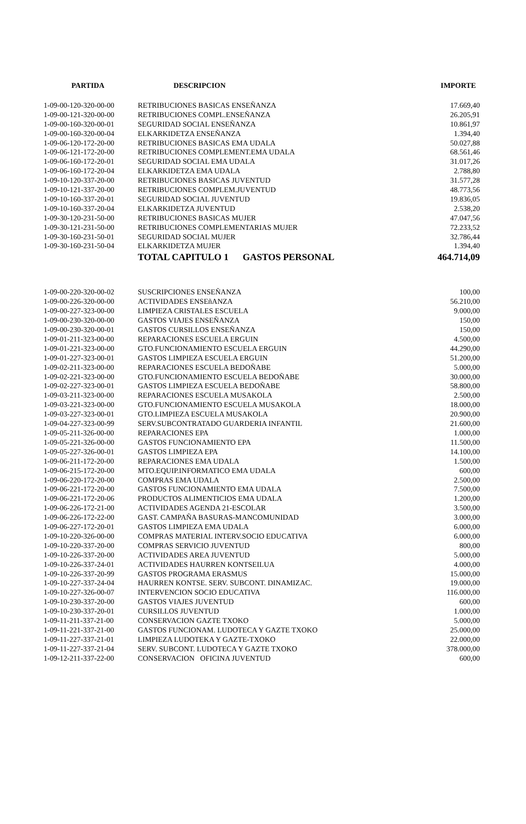| PARTIDA | DESCRIPCION | IMPORTE |
| --- | --- | --- |
| 1-09-00-120-320-00-00 | RETRIBUCIONES BASICAS ENSEÑANZA | 17.669,40 |
| 1-09-00-121-320-00-00 | RETRIBUCIONES COMPL.ENSEÑANZA | 26.205,91 |
| 1-09-00-160-320-00-01 | SEGURIDAD SOCIAL ENSEÑANZA | 10.861,97 |
| 1-09-00-160-320-00-04 | ELKARKIDETZA ENSEÑANZA | 1.394,40 |
| 1-09-06-120-172-20-00 | RETRIBUCIONES BASICAS EMA UDALA | 50.027,88 |
| 1-09-06-121-172-20-00 | RETRIBUCIONES COMPLEMENT.EMA UDALA | 68.561,46 |
| 1-09-06-160-172-20-01 | SEGURIDAD SOCIAL EMA UDALA | 31.017,26 |
| 1-09-06-160-172-20-04 | ELKARKIDETZA EMA UDALA | 2.788,80 |
| 1-09-10-120-337-20-00 | RETRIBUCIONES BASICAS JUVENTUD | 31.577,28 |
| 1-09-10-121-337-20-00 | RETRIBUCIONES COMPLEM.JUVENTUD | 48.773,56 |
| 1-09-10-160-337-20-01 | SEGURIDAD SOCIAL JUVENTUD | 19.836,05 |
| 1-09-10-160-337-20-04 | ELKARKIDETZA JUVENTUD | 2.538,20 |
| 1-09-30-120-231-50-00 | RETRIBUCIONES BASICAS MUJER | 47.047,56 |
| 1-09-30-121-231-50-00 | RETRIBUCIONES COMPLEMENTARIAS MUJER | 72.233,52 |
| 1-09-30-160-231-50-01 | SEGURIDAD SOCIAL MUJER | 32.786,44 |
| 1-09-30-160-231-50-04 | ELKARKIDETZA MUJER | 1.394,40 |
| | TOTAL CAPITULO 1 GASTOS PERSONAL | 464.714,09 |
| 1-09-00-220-320-00-02 | SUSCRIPCIONES ENSEÑANZA | 100,00 |
| 1-09-00-226-320-00-00 | ACTIVIDADES ENSEñANZA | 56.210,00 |
| 1-09-00-227-323-00-00 | LIMPIEZA CRISTALES ESCUELA | 9.000,00 |
| 1-09-00-230-320-00-00 | GASTOS VIAJES ENSEÑANZA | 150,00 |
| 1-09-00-230-320-00-01 | GASTOS CURSILLOS ENSEÑANZA | 150,00 |
| 1-09-01-211-323-00-00 | REPARACIONES ESCUELA ERGUIN | 4.500,00 |
| 1-09-01-221-323-00-00 | GTO.FUNCIONAMIENTO ESCUELA ERGUIN | 44.290,00 |
| 1-09-01-227-323-00-01 | GASTOS LIMPIEZA ESCUELA ERGUIN | 51.200,00 |
| 1-09-02-211-323-00-00 | REPARACIONES ESCUELA BEDOÑABE | 5.000,00 |
| 1-09-02-221-323-00-00 | GTO.FUNCIONAMIENTO ESCUELA BEDOÑABE | 30.000,00 |
| 1-09-02-227-323-00-01 | GASTOS LIMPIEZA ESCUELA BEDOÑABE | 58.800,00 |
| 1-09-03-211-323-00-00 | REPARACIONES ESCUELA MUSAKOLA | 2.500,00 |
| 1-09-03-221-323-00-00 | GTO.FUNCIONAMIENTO ESCUELA MUSAKOLA | 18.000,00 |
| 1-09-03-227-323-00-01 | GTO.LIMPIEZA ESCUELA MUSAKOLA | 20.900,00 |
| 1-09-04-227-323-00-99 | SERV.SUBCONTRATADO GUARDERIA INFANTIL | 21.600,00 |
| 1-09-05-211-326-00-00 | REPARACIONES EPA | 1.000,00 |
| 1-09-05-221-326-00-00 | GASTOS FUNCIONAMIENTO EPA | 11.500,00 |
| 1-09-05-227-326-00-01 | GASTOS LIMPIEZA EPA | 14.100,00 |
| 1-09-06-211-172-20-00 | REPARACIONES EMA UDALA | 1.500,00 |
| 1-09-06-215-172-20-00 | MTO.EQUIP.INFORMATICO EMA UDALA | 600,00 |
| 1-09-06-220-172-20-00 | COMPRAS EMA UDALA | 2.500,00 |
| 1-09-06-221-172-20-00 | GASTOS FUNCIONAMIENTO EMA UDALA | 7.500,00 |
| 1-09-06-221-172-20-06 | PRODUCTOS ALIMENTICIOS EMA UDALA | 1.200,00 |
| 1-09-06-226-172-21-00 | ACTIVIDADES AGENDA 21-ESCOLAR | 3.500,00 |
| 1-09-06-226-172-22-00 | GAST. CAMPAÑA BASURAS-MANCOMUNIDAD | 3.000,00 |
| 1-09-06-227-172-20-01 | GASTOS LIMPIEZA EMA UDALA | 6.000,00 |
| 1-09-10-220-326-00-00 | COMPRAS MATERIAL INTERV.SOCIO EDUCATIVA | 6.000,00 |
| 1-09-10-220-337-20-00 | COMPRAS SERVICIO JUVENTUD | 800,00 |
| 1-09-10-226-337-20-00 | ACTIVIDADES AREA JUVENTUD | 5.000,00 |
| 1-09-10-226-337-24-01 | ACTIVIDADES HAURREN KONTSEILUA | 4.000,00 |
| 1-09-10-226-337-20-99 | GASTOS PROGRAMA ERASMUS | 15.000,00 |
| 1-09-10-227-337-24-04 | HAURREN KONTSE. SERV. SUBCONT. DINAMIZAC. | 19.000,00 |
| 1-09-10-227-326-00-07 | INTERVENCION SOCIO EDUCATIVA | 116.000,00 |
| 1-09-10-230-337-20-00 | GASTOS VIAJES JUVENTUD | 600,00 |
| 1-09-10-230-337-20-01 | CURSILLOS JUVENTUD | 1.000,00 |
| 1-09-11-211-337-21-00 | CONSERVACION GAZTE TXOKO | 5.000,00 |
| 1-09-11-221-337-21-00 | GASTOS FUNCIONAM. LUDOTECA Y GAZTE TXOKO | 25.000,00 |
| 1-09-11-227-337-21-01 | LIMPIEZA LUDOTEKA Y GAZTE-TXOKO | 22.000,00 |
| 1-09-11-227-337-21-04 | SERV. SUBCONT. LUDOTECA Y GAZTE TXOKO | 378.000,00 |
| 1-09-12-211-337-22-00 | CONSERVACION OFICINA JUVENTUD | 600,00 |